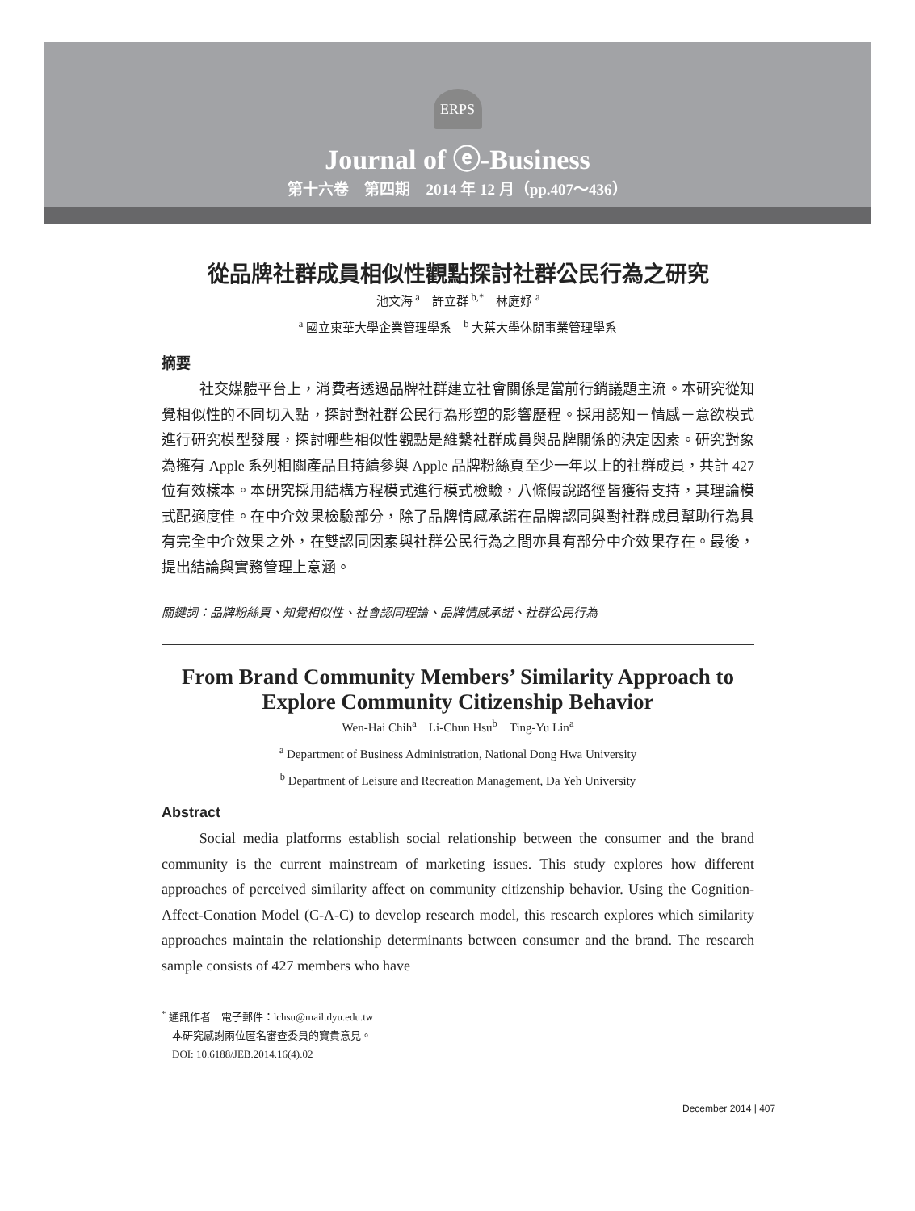ERPS
Journal of ⓔ-Business
第十六卷　第四期　2014 年 12 月（pp.407～436）
從品牌社群成員相似性觀點探討社群公民行為之研究
池文海 <sup>a</sup>　許立群 <sup>b,*</sup>　林庭妤 <sup>a</sup>
<sup>a</sup> 國立東華大學企業管理學系　<sup>b</sup> 大葉大學休閒事業管理學系
摘要
社交媒體平台上，消費者透過品牌社群建立社會關係是當前行銷議題主流。本研究從知覺相似性的不同切入點，探討對社群公民行為形塑的影響歷程。採用認知－情感－意欲模式進行研究模型發展，探討哪些相似性觀點是維繫社群成員與品牌關係的決定因素。研究對象為擁有 Apple 系列相關產品且持續參與 Apple 品牌粉絲頁至少一年以上的社群成員，共計 427 位有效樣本。本研究採用結構方程模式進行模式檢驗，八條假說路徑皆獲得支持，其理論模式配適度佳。在中介效果檢驗部分，除了品牌情感承諾在品牌認同與對社群成員幫助行為具有完全中介效果之外，在雙認同因素與社群公民行為之間亦具有部分中介效果存在。最後，提出結論與實務管理上意涵。
關鍵詞：品牌粉絲頁、知覺相似性、社會認同理論、品牌情感承諾、社群公民行為
From Brand Community Members’ Similarity Approach to Explore Community Citizenship Behavior
Wen-Hai Chih<sup>a</sup>　Li-Chun Hsu<sup>b</sup>　Ting-Yu Lin<sup>a</sup>
<sup>a</sup> Department of Business Administration, National Dong Hwa University
<sup>b</sup> Department of Leisure and Recreation Management, Da Yeh University
Abstract
Social media platforms establish social relationship between the consumer and the brand community is the current mainstream of marketing issues. This study explores how different approaches of perceived similarity affect on community citizenship behavior. Using the Cognition-Affect-Conation Model (C-A-C) to develop research model, this research explores which similarity approaches maintain the relationship determinants between consumer and the brand. The research sample consists of 427 members who have
<sup>*</sup> 通訊作者　電子郵件：lchsu@mail.dyu.edu.tw
　本研究感謝兩位匿名審查委員的寶貴意見。
　DOI: 10.6188/JEB.2014.16(4).02
December 2014 | 407